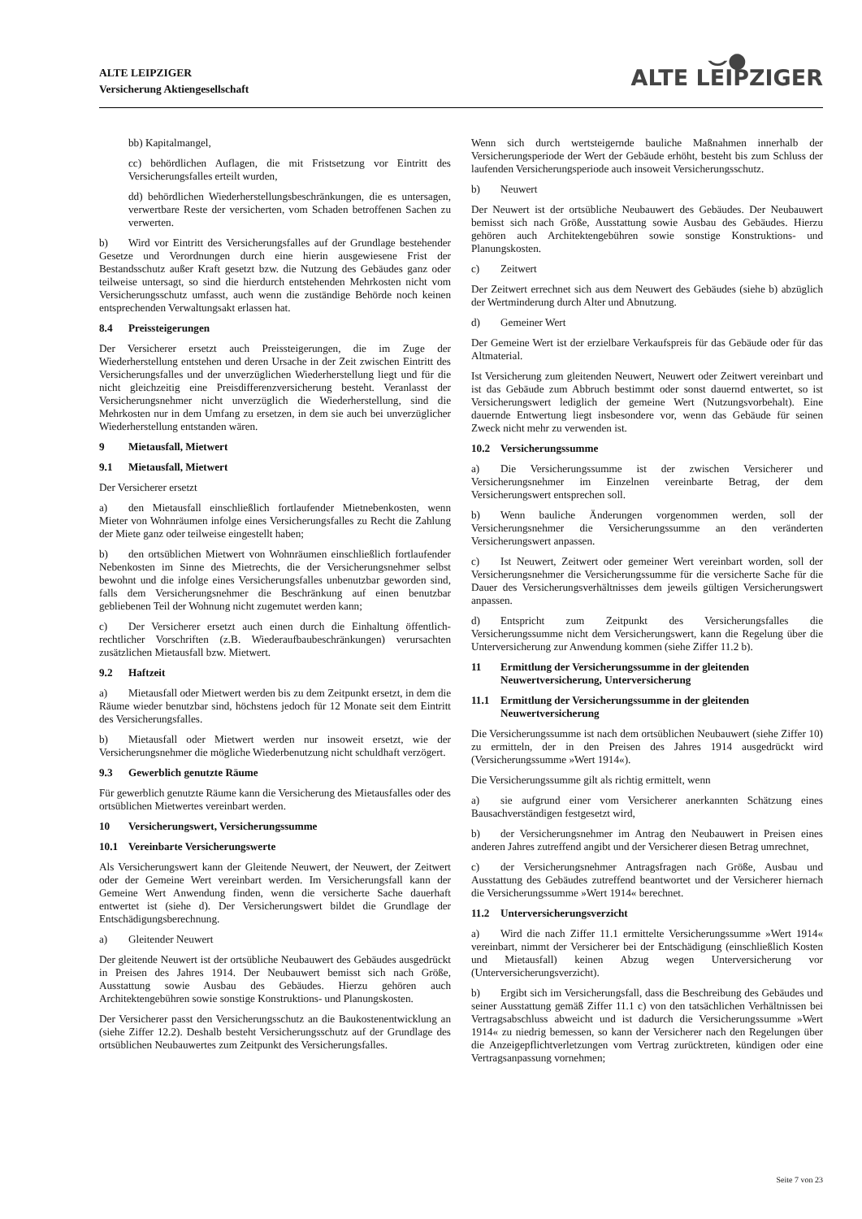ALTE LEIPZIGER
Versicherung Aktiengesellschaft
⌣●
ALTE LEIPZIGER
bb) Kapitalmangel,
cc) behördlichen Auflagen, die mit Fristsetzung vor Eintritt des Versicherungsfalles erteilt wurden,
dd) behördlichen Wiederherstellungsbeschränkungen, die es untersagen, verwertbare Reste der versicherten, vom Schaden betroffenen Sachen zu verwerten.
b) Wird vor Eintritt des Versicherungsfalles auf der Grundlage bestehender Gesetze und Verordnungen durch eine hierin ausgewiesene Frist der Bestandsschutz außer Kraft gesetzt bzw. die Nutzung des Gebäudes ganz oder teilweise untersagt, so sind die hierdurch entstehenden Mehrkosten nicht vom Versicherungsschutz umfasst, auch wenn die zuständige Behörde noch keinen entsprechenden Verwaltungsakt erlassen hat.
8.4 Preissteigerungen
Der Versicherer ersetzt auch Preissteigerungen, die im Zuge der Wiederherstellung entstehen und deren Ursache in der Zeit zwischen Eintritt des Versicherungsfalles und der unverzüglichen Wiederherstellung liegt und für die nicht gleichzeitig eine Preisdifferenzversicherung besteht. Veranlasst der Versicherungsnehmer nicht unverzüglich die Wiederherstellung, sind die Mehrkosten nur in dem Umfang zu ersetzen, in dem sie auch bei unverzüglicher Wiederherstellung entstanden wären.
9 Mietausfall, Mietwert
9.1 Mietausfall, Mietwert
Der Versicherer ersetzt
a) den Mietausfall einschließlich fortlaufender Mietnebenkosten, wenn Mieter von Wohnräumen infolge eines Versicherungsfalles zu Recht die Zahlung der Miete ganz oder teilweise eingestellt haben;
b) den ortsüblichen Mietwert von Wohnräumen einschließlich fortlaufender Nebenkosten im Sinne des Mietrechts, die der Versicherungsnehmer selbst bewohnt und die infolge eines Versicherungsfalles unbenutzbar geworden sind, falls dem Versicherungsnehmer die Beschränkung auf einen benutzbar gebliebenen Teil der Wohnung nicht zugemutet werden kann;
c) Der Versicherer ersetzt auch einen durch die Einhaltung öffentlich-rechtlicher Vorschriften (z.B. Wiederaufbaubeschränkungen) verursachten zusätzlichen Mietausfall bzw. Mietwert.
9.2 Haftzeit
a) Mietausfall oder Mietwert werden bis zu dem Zeitpunkt ersetzt, in dem die Räume wieder benutzbar sind, höchstens jedoch für 12 Monate seit dem Eintritt des Versicherungsfalles.
b) Mietausfall oder Mietwert werden nur insoweit ersetzt, wie der Versicherungsnehmer die mögliche Wiederbenutzung nicht schuldhaft verzögert.
9.3 Gewerblich genutzte Räume
Für gewerblich genutzte Räume kann die Versicherung des Mietausfalles oder des ortsüblichen Mietwertes vereinbart werden.
10 Versicherungswert, Versicherungssumme
10.1 Vereinbarte Versicherungswerte
Als Versicherungswert kann der Gleitende Neuwert, der Neuwert, der Zeitwert oder der Gemeine Wert vereinbart werden. Im Versicherungsfall kann der Gemeine Wert Anwendung finden, wenn die versicherte Sache dauerhaft entwertet ist (siehe d). Der Versicherungswert bildet die Grundlage der Entschädigungsberechnung.
a) Gleitender Neuwert
Der gleitende Neuwert ist der ortsübliche Neubauwert des Gebäudes ausgedrückt in Preisen des Jahres 1914. Der Neubauwert bemisst sich nach Größe, Ausstattung sowie Ausbau des Gebäudes. Hierzu gehören auch Architektengebühren sowie sonstige Konstruktions- und Planungskosten.
Der Versicherer passt den Versicherungsschutz an die Baukostenentwicklung an (siehe Ziffer 12.2). Deshalb besteht Versicherungsschutz auf der Grundlage des ortsüblichen Neubauwertes zum Zeitpunkt des Versicherungsfalles.
Wenn sich durch wertsteigernde bauliche Maßnahmen innerhalb der Versicherungsperiode der Wert der Gebäude erhöht, besteht bis zum Schluss der laufenden Versicherungsperiode auch insoweit Versicherungsschutz.
b) Neuwert
Der Neuwert ist der ortsübliche Neubauwert des Gebäudes. Der Neubauwert bemisst sich nach Größe, Ausstattung sowie Ausbau des Gebäudes. Hierzu gehören auch Architektengebühren sowie sonstige Konstruktions- und Planungskosten.
c) Zeitwert
Der Zeitwert errechnet sich aus dem Neuwert des Gebäudes (siehe b) abzüglich der Wertminderung durch Alter und Abnutzung.
d) Gemeiner Wert
Der Gemeine Wert ist der erzielbare Verkaufspreis für das Gebäude oder für das Altmaterial.
Ist Versicherung zum gleitenden Neuwert, Neuwert oder Zeitwert vereinbart und ist das Gebäude zum Abbruch bestimmt oder sonst dauernd entwertet, so ist Versicherungswert lediglich der gemeine Wert (Nutzungsvorbehalt). Eine dauernde Entwertung liegt insbesondere vor, wenn das Gebäude für seinen Zweck nicht mehr zu verwenden ist.
10.2 Versicherungssumme
a) Die Versicherungssumme ist der zwischen Versicherer und Versicherungsnehmer im Einzelnen vereinbarte Betrag, der dem Versicherungswert entsprechen soll.
b) Wenn bauliche Änderungen vorgenommen werden, soll der Versicherungsnehmer die Versicherungssumme an den veränderten Versicherungswert anpassen.
c) Ist Neuwert, Zeitwert oder gemeiner Wert vereinbart worden, soll der Versicherungsnehmer die Versicherungssumme für die versicherte Sache für die Dauer des Versicherungsverhältnisses dem jeweils gültigen Versicherungswert anpassen.
d) Entspricht zum Zeitpunkt des Versicherungsfalles die Versicherungssumme nicht dem Versicherungswert, kann die Regelung über die Unterversicherung zur Anwendung kommen (siehe Ziffer 11.2 b).
11 Ermittlung der Versicherungssumme in der gleitenden Neuwertversicherung, Unterversicherung
11.1 Ermittlung der Versicherungssumme in der gleitenden Neuwertversicherung
Die Versicherungssumme ist nach dem ortsüblichen Neubauwert (siehe Ziffer 10) zu ermitteln, der in den Preisen des Jahres 1914 ausgedrückt wird (Versicherungssumme »Wert 1914«).
Die Versicherungssumme gilt als richtig ermittelt, wenn
a) sie aufgrund einer vom Versicherer anerkannten Schätzung eines Bausachverständigen festgesetzt wird,
b) der Versicherungsnehmer im Antrag den Neubauwert in Preisen eines anderen Jahres zutreffend angibt und der Versicherer diesen Betrag umrechnet,
c) der Versicherungsnehmer Antragsfragen nach Größe, Ausbau und Ausstattung des Gebäudes zutreffend beantwortet und der Versicherer hiernach die Versicherungssumme »Wert 1914« berechnet.
11.2 Unterversicherungsverzicht
a) Wird die nach Ziffer 11.1 ermittelte Versicherungssumme »Wert 1914« vereinbart, nimmt der Versicherer bei der Entschädigung (einschließlich Kosten und Mietausfall) keinen Abzug wegen Unterversicherung vor (Unterversicherungsverzicht).
b) Ergibt sich im Versicherungsfall, dass die Beschreibung des Gebäudes und seiner Ausstattung gemäß Ziffer 11.1 c) von den tatsächlichen Verhältnissen bei Vertragsabschluss abweicht und ist dadurch die Versicherungssumme »Wert 1914« zu niedrig bemessen, so kann der Versicherer nach den Regelungen über die Anzeigepflichtverletzungen vom Vertrag zurücktreten, kündigen oder eine Vertragsanpassung vornehmen;
Seite 7 von 23